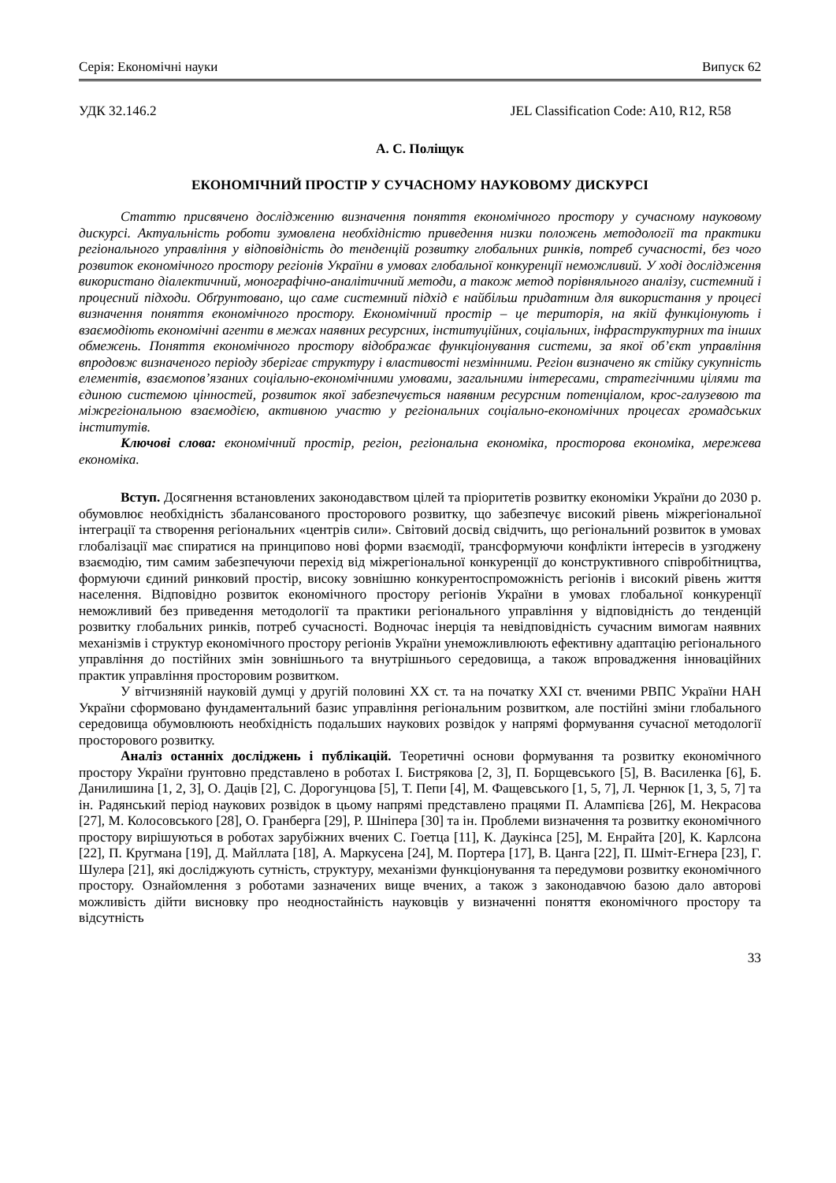Серія: Економічні науки Випуск 62
УДК 32.146.2 JEL Classification Code: A10, R12, R58
А. С. Поліщук
ЕКОНОМІЧНИЙ ПРОСТІР У СУЧАСНОМУ НАУКОВОМУ ДИСКУРСІ
Статтю присвячено дослідженню визначення поняття економічного простору у сучасному науковому дискурсі. Актуальність роботи зумовлена необхідністю приведення низки положень методології та практики регіонального управління у відповідність до тенденцій розвитку глобальних ринків, потреб сучасності, без чого розвиток економічного простору регіонів України в умовах глобальної конкуренції неможливий. У ході дослідження використано діалектичний, монографічно-аналітичний методи, а також метод порівняльного аналізу, системний і процесний підходи. Обґрунтовано, що саме системний підхід є найбільш придатним для використання у процесі визначення поняття економічного простору. Економічний простір – це територія, на якій функціонують і взаємодіють економічні агенти в межах наявних ресурсних, інституційних, соціальних, інфраструктурних та інших обмежень. Поняття економічного простору відображає функціонування системи, за якої об’єкт управління впродовж визначеного періоду зберігає структуру і властивості незмінними. Регіон визначено як стійку сукупність елементів, взаємопов’язаних соціально-економічними умовами, загальними інтересами, стратегічними цілями та єдиною системою цінностей, розвиток якої забезпечується наявним ресурсним потенціалом, крос-галузевою та міжрегіональною взаємодією, активною участю у регіональних соціально-економічних процесах громадських інститутів.
Ключові слова: економічний простір, регіон, регіональна економіка, просторова економіка, мережева економіка.
Вступ. Досягнення встановлених законодавством цілей та пріоритетів розвитку економіки України до 2030 р. обумовлює необхідність збалансованого просторового розвитку, що забезпечує високий рівень міжрегіональної інтеграції та створення регіональних «центрів сили». Світовий досвід свідчить, що регіональний розвиток в умовах глобалізації має спиратися на принципово нові форми взаємодії, трансформуючи конфлікти інтересів в узгоджену взаємодію, тим самим забезпечуючи перехід від міжрегіональної конкуренції до конструктивного співробітництва, формуючи єдиний ринковий простір, високу зовнішню конкурентоспроможність регіонів і високий рівень життя населення. Відповідно розвиток економічного простору регіонів України в умовах глобальної конкуренції неможливий без приведення методології та практики регіонального управління у відповідність до тенденцій розвитку глобальних ринків, потреб сучасності. Водночас інерція та невідповідність сучасним вимогам наявних механізмів і структур економічного простору регіонів України унеможливлюють ефективну адаптацію регіонального управління до постійних змін зовнішнього та внутрішнього середовища, а також впровадження інноваційних практик управління просторовим розвитком.
У вітчизняній науковій думці у другій половині XX ст. та на початку XXI ст. вченими РВПС України НАН України сформовано фундаментальний базис управління регіональним розвитком, але постійні зміни глобального середовища обумовлюють необхідність подальших наукових розвідок у напрямі формування сучасної методології просторового розвитку.
Аналіз останніх досліджень і публікацій. Теоретичні основи формування та розвитку економічного простору України ґрунтовно представлено в роботах І. Бистрякова [2, 3], П. Борщевського [5], В. Василенка [6], Б. Данилишина [1, 2, 3], О. Даців [2], С. Дорогунцова [5], Т. Пепи [4], М. Фащевського [1, 5, 7], Л. Чернюк [1, 3, 5, 7] та ін. Радянський період наукових розвідок в цьому напрямі представлено працями П. Алампієва [26], М. Некрасова [27], М. Колосовського [28], О. Гранберга [29], Р. Шніпера [30] та ін. Проблеми визначення та розвитку економічного простору вирішуються в роботах зарубіжних вчених С. Гоетца [11], К. Даукінса [25], М. Енрайта [20], К. Карлсона [22], П. Кругмана [19], Д. Майллата [18], А. Маркусена [24], М. Портера [17], В. Цанга [22], П. Шміт-Егнера [23], Г. Шулера [21], які досліджують сутність, структуру, механізми функціонування та передумови розвитку економічного простору. Ознайомлення з роботами зазначених вище вчених, а також з законодавчою базою дало авторові можливість дійти висновку про неодностайність науковців у визначенні поняття економічного простору та відсутність
33